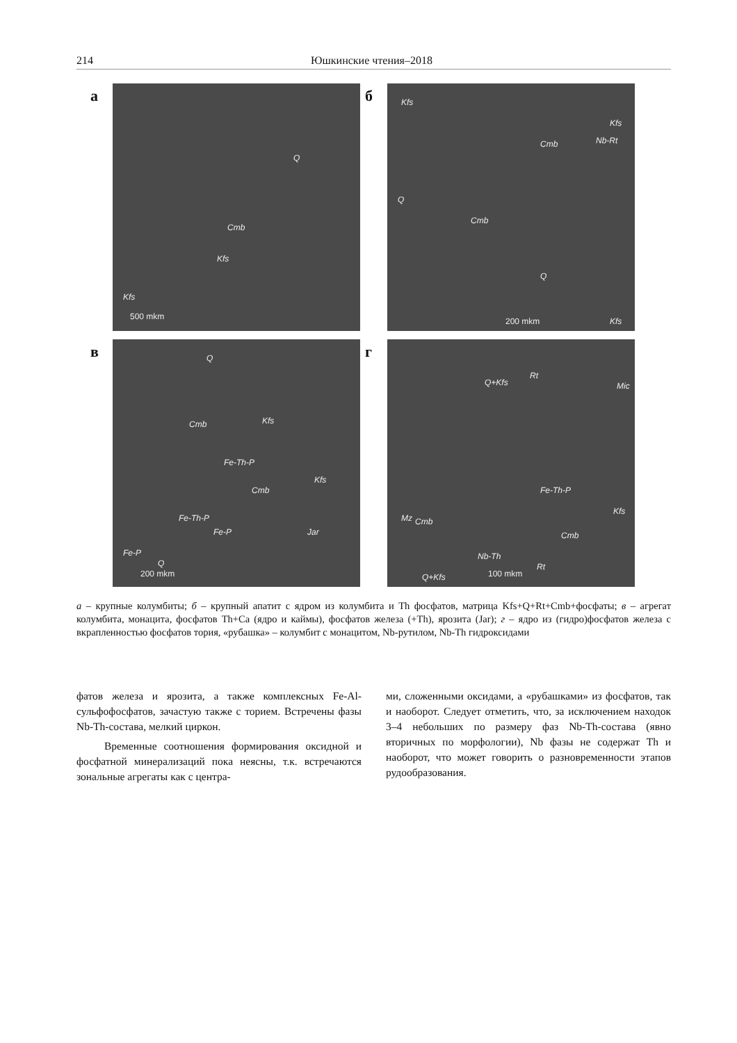214 Юшкинские чтения–2018
а
Cmb
Kfs
Q
Kfs
500 mkm
б
Kfs
Kfs
Cmb Nb-Rt
Cmb
Q
Q
Kfs 200 mkm
в
Q
Cmb Kfs
Fe-Th-P
Kfs
Cmb
Fe-Th-P
Jar Fe-P
Fe-P
Q
200 mkm
г
Q+Kfs
Rt
Mic
Fe-Th-P
Mz Cmb
Cmb
Nb-Th
Kfs
Q+Kfs 100 mkm
Rt
а – крупные колумбиты; б – крупный апатит с ядром из колумбита и Th фосфатов, матрица Kfs+Q+Rt+Cmb+фосфаты; в – агрегат колумбита, монацита, фосфатов Th+Ca (ядро и каймы), фосфатов железа (+Th), ярозита (Jar); г – ядро из (гидро)фосфатов железа с вкрапленностью фосфатов тория, «рубашка» – колумбит с монацитом, Nb-рутилом, Nb-Th гидроксидами
фатов железа и ярозита, а также комплексных Fe-Al-сульфофосфатов, зачастую также с торием. Встречены фазы Nb-Th-состава, мелкий циркон.
Временные соотношения формирования оксидной и фосфатной минерализаций пока неясны, т.к. встречаются зональные агрегаты как с центра-
ми, сложенными оксидами, а «рубашками» из фосфатов, так и наоборот. Следует отметить, что, за исключением находок 3–4 небольших по размеру фаз Nb-Th-состава (явно вторичных по морфологии), Nb фазы не содержат Th и наоборот, что может говорить о разновременности этапов рудообразования.